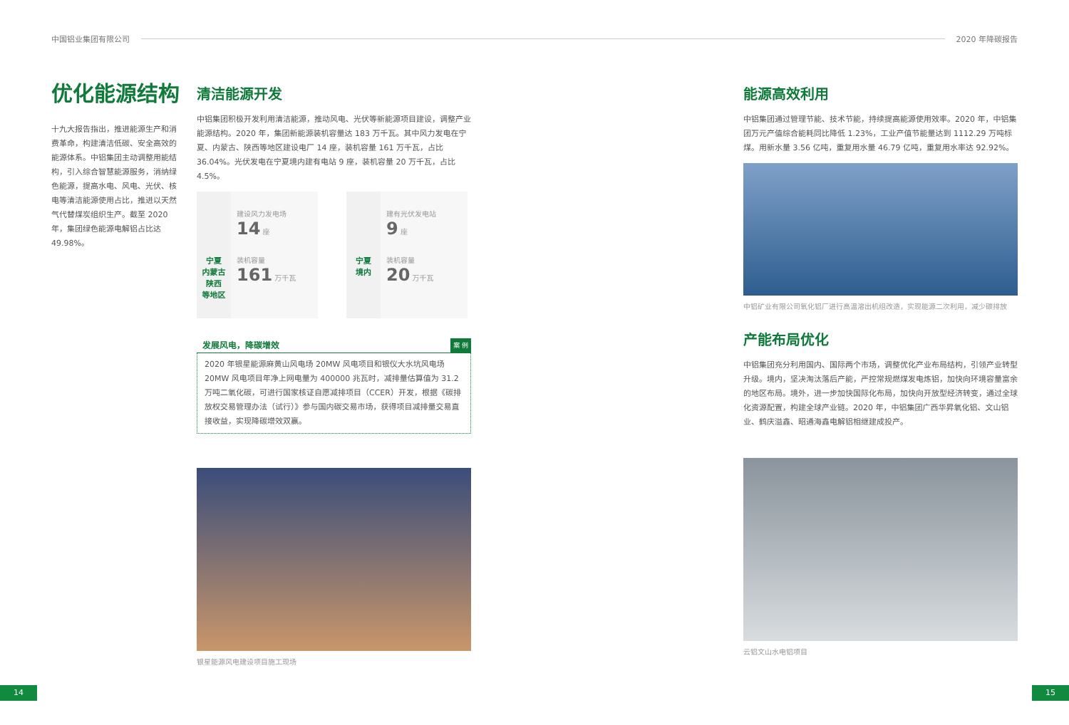中国铝业集团有限公司 2020 年降碳报告
优化能源结构
十九大报告指出，推进能源生产和消费革命，构建清洁低碳、安全高效的能源体系。中铝集团主动调整用能结构，引入综合智慧能源服务，消纳绿色能源，提高水电、风电、光伏、核电等清洁能源使用占比，推进以天然气代替煤炭组织生产。截至 2020 年，集团绿色能源电解铝占比达 49.98%。
清洁能源开发
中铝集团积极开发利用清洁能源，推动风电、光伏等新能源项目建设，调整产业能源结构。2020 年，集团新能源装机容量达 183 万千瓦。其中风力发电在宁夏、内蒙古、陕西等地区建设电厂 14 座，装机容量 161 万千瓦，占比 36.04%。光伏发电在宁夏境内建有电站 9 座，装机容量 20 万千瓦，占比 4.5%。
宁夏
内蒙古
陕西
等地区
建设风力发电场
14 座
装机容量
161 万千瓦
宁夏
境内
建有光伏发电站
9 座
装机容量
20 万千瓦
发展风电，降碳增效 案 例
2020 年银星能源麻黄山风电场 20MW 风电项目和银仪大水坑风电场 20MW 风电项目年净上网电量为 400000 兆瓦时，减排量估算值为 31.2 万吨二氧化碳，可进行国家核证自愿减排项目（CCER）开发，根据《碳排放权交易管理办法（试行）》参与国内碳交易市场，获得项目减排量交易直接收益，实现降碳增效双赢。
银星能源风电建设项目施工现场
能源高效利用
中铝集团通过管理节能、技术节能，持续提高能源使用效率。2020 年，中铝集团万元产值综合能耗同比降低 1.23%，工业产值节能量达到 1112.29 万吨标煤。用新水量 3.56 亿吨，重复用水量 46.79 亿吨，重复用水率达 92.92%。
中铝矿业有限公司氧化铝厂进行高温溶出机组改造，实现能源二次利用，减少碳排放
产能布局优化
中铝集团充分利用国内、国际两个市场，调整优化产业布局结构，引领产业转型升级。境内，坚决淘汰落后产能，严控常规燃煤发电炼铝，加快向环境容量富余的地区布局。境外，进一步加快国际化布局，加快向开放型经济转变，通过全球化资源配置，构建全球产业链。2020 年，中铝集团广西华昇氧化铝、文山铝业、鹤庆溢鑫、昭通海鑫电解铝相继建成投产。
云铝文山水电铝项目
14 15